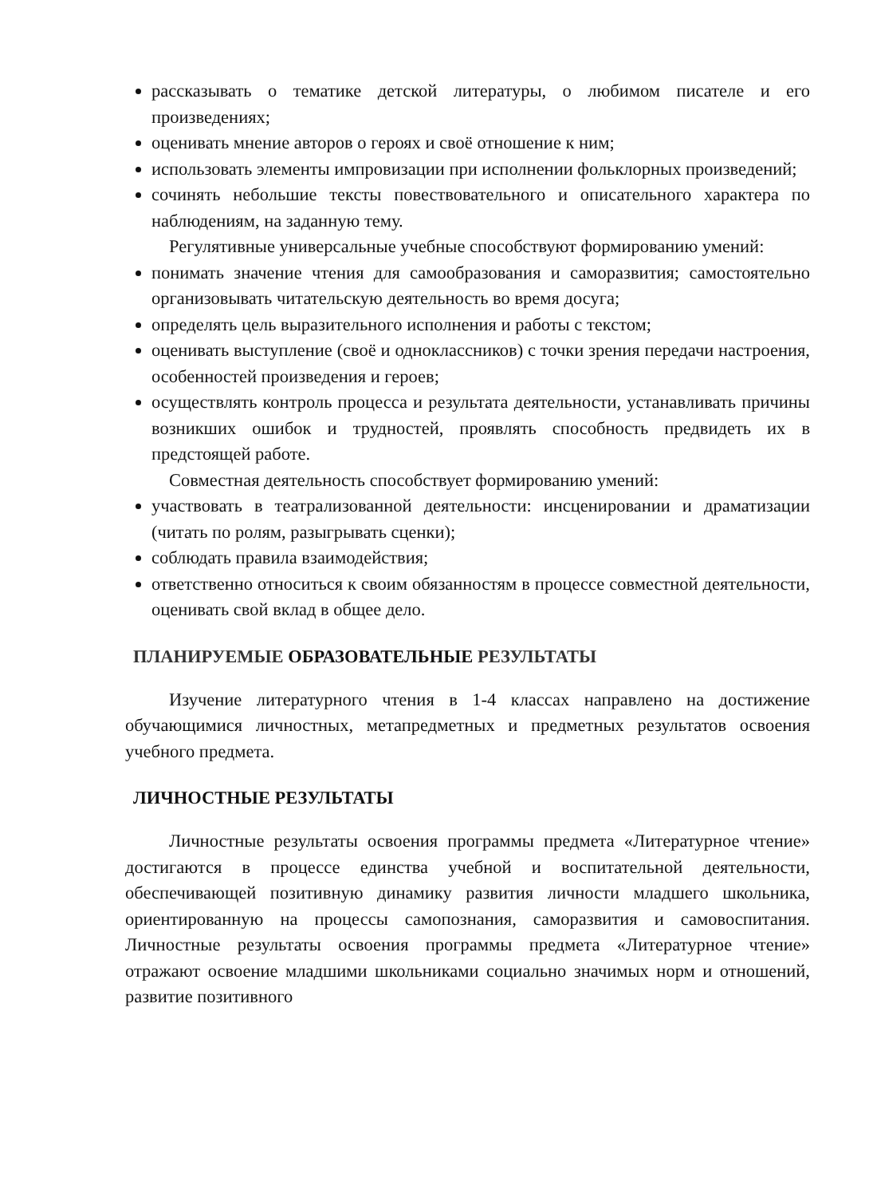рассказывать о тематике детской литературы, о любимом писателе и его произведениях;
оценивать мнение авторов о героях и своё отношение к ним;
использовать элементы импровизации при исполнении фольклорных произведений;
сочинять небольшие тексты повествовательного и описательного характера по наблюдениям, на заданную тему.
Регулятивные универсальные учебные способствуют формированию умений:
понимать значение чтения для самообразования и саморазвития; самостоятельно организовывать читательскую деятельность во время досуга;
определять цель выразительного исполнения и работы с текстом;
оценивать выступление (своё и одноклассников) с точки зрения передачи настроения, особенностей произведения и героев;
осуществлять контроль процесса и результата деятельности, устанавливать причины возникших ошибок и трудностей, проявлять способность предвидеть их в предстоящей работе.
Совместная деятельность способствует формированию умений:
участвовать в театрализованной деятельности: инсценировании и драматизации (читать по ролям, разыгрывать сценки);
соблюдать правила взаимодействия;
ответственно относиться к своим обязанностям в процессе совместной деятельности, оценивать свой вклад в общее дело.
ПЛАНИРУЕМЫЕ ОБРАЗОВАТЕЛЬНЫЕ РЕЗУЛЬТАТЫ
Изучение литературного чтения в 1-4 классах направлено на достижение обучающимися личностных, метапредметных и предметных результатов освоения учебного предмета.
ЛИЧНОСТНЫЕ РЕЗУЛЬТАТЫ
Личностные результаты освоения программы предмета «Литературное чтение» достигаются в процессе единства учебной и воспитательной деятельности, обеспечивающей позитивную динамику развития личности младшего школьника, ориентированную на процессы самопознания, саморазвития и самовоспитания. Личностные результаты освоения программы предмета «Литературное чтение» отражают освоение младшими школьниками социально значимых норм и отношений, развитие позитивного